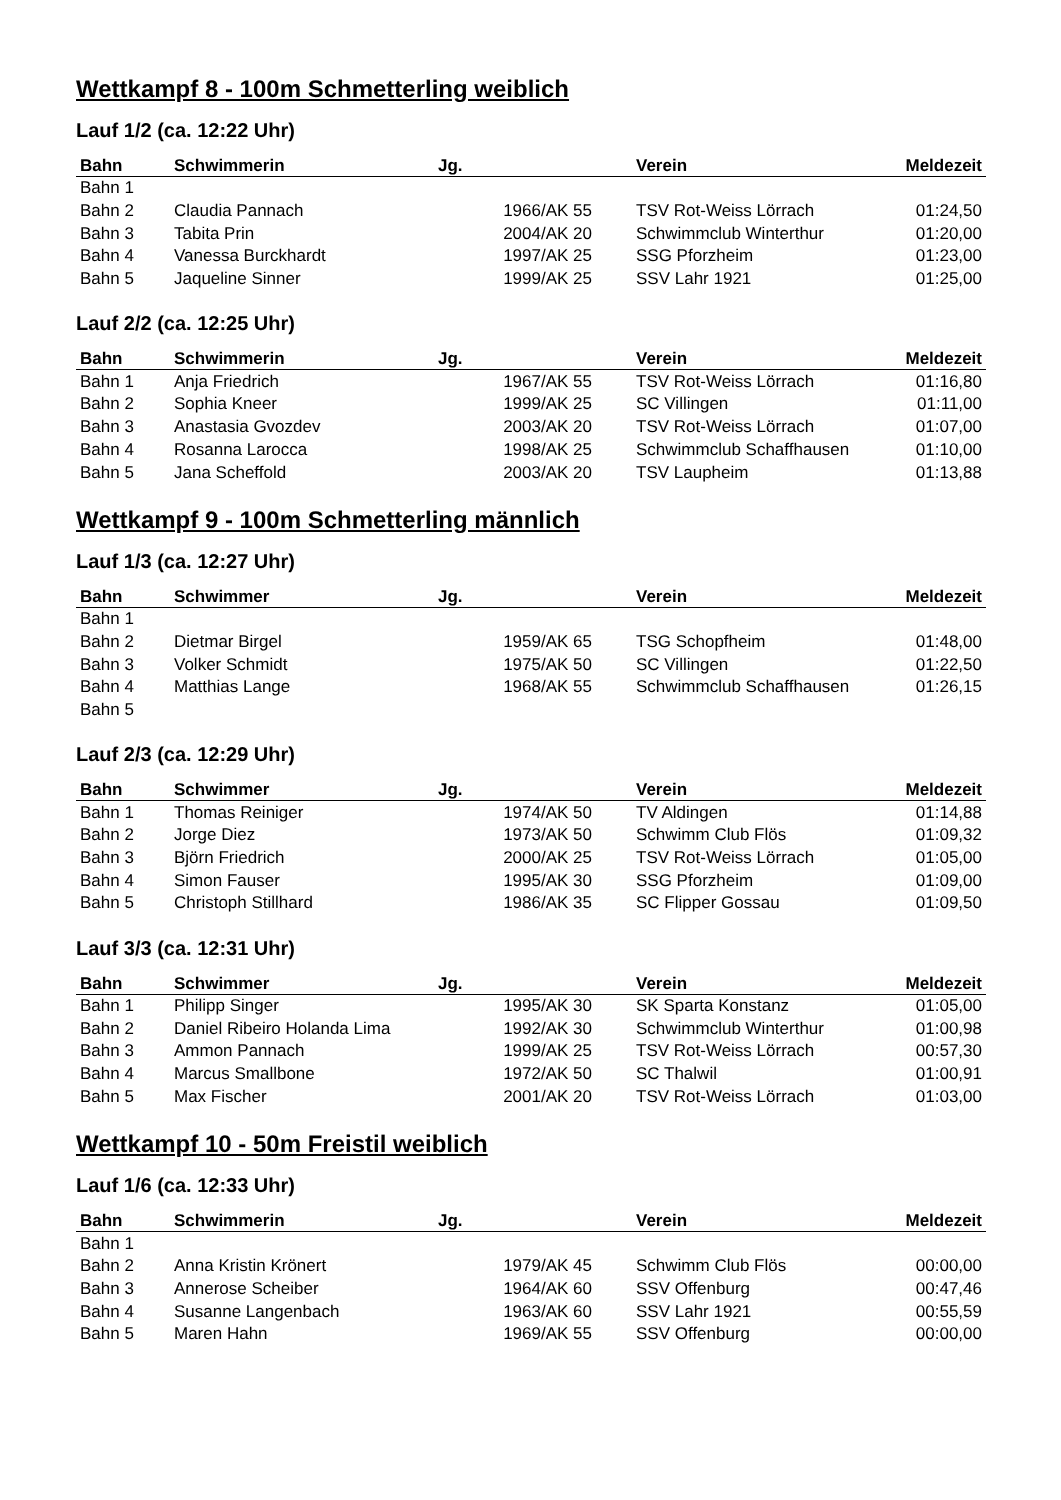Wettkampf 8 - 100m Schmetterling weiblich
Lauf 1/2 (ca. 12:22 Uhr)
| Bahn | Schwimmerin | Jg. | Verein | Meldezeit |
| --- | --- | --- | --- | --- |
| Bahn 1 | | | | |
| Bahn 2 | Claudia Pannach | 1966/AK 55 | TSV Rot-Weiss Lörrach | 01:24,50 |
| Bahn 3 | Tabita Prin | 2004/AK 20 | Schwimmclub Winterthur | 01:20,00 |
| Bahn 4 | Vanessa Burckhardt | 1997/AK 25 | SSG Pforzheim | 01:23,00 |
| Bahn 5 | Jaqueline Sinner | 1999/AK 25 | SSV Lahr 1921 | 01:25,00 |
Lauf 2/2 (ca. 12:25 Uhr)
| Bahn | Schwimmerin | Jg. | Verein | Meldezeit |
| --- | --- | --- | --- | --- |
| Bahn 1 | Anja Friedrich | 1967/AK 55 | TSV Rot-Weiss Lörrach | 01:16,80 |
| Bahn 2 | Sophia Kneer | 1999/AK 25 | SC Villingen | 01:11,00 |
| Bahn 3 | Anastasia Gvozdev | 2003/AK 20 | TSV Rot-Weiss Lörrach | 01:07,00 |
| Bahn 4 | Rosanna Larocca | 1998/AK 25 | Schwimmclub Schaffhausen | 01:10,00 |
| Bahn 5 | Jana Scheffold | 2003/AK 20 | TSV Laupheim | 01:13,88 |
Wettkampf 9 - 100m Schmetterling männlich
Lauf 1/3 (ca. 12:27 Uhr)
| Bahn | Schwimmer | Jg. | Verein | Meldezeit |
| --- | --- | --- | --- | --- |
| Bahn 1 | | | | |
| Bahn 2 | Dietmar Birgel | 1959/AK 65 | TSG Schopfheim | 01:48,00 |
| Bahn 3 | Volker Schmidt | 1975/AK 50 | SC Villingen | 01:22,50 |
| Bahn 4 | Matthias Lange | 1968/AK 55 | Schwimmclub Schaffhausen | 01:26,15 |
| Bahn 5 | | | | |
Lauf 2/3 (ca. 12:29 Uhr)
| Bahn | Schwimmer | Jg. | Verein | Meldezeit |
| --- | --- | --- | --- | --- |
| Bahn 1 | Thomas Reiniger | 1974/AK 50 | TV Aldingen | 01:14,88 |
| Bahn 2 | Jorge Diez | 1973/AK 50 | Schwimm Club Flös | 01:09,32 |
| Bahn 3 | Björn Friedrich | 2000/AK 25 | TSV Rot-Weiss Lörrach | 01:05,00 |
| Bahn 4 | Simon Fauser | 1995/AK 30 | SSG Pforzheim | 01:09,00 |
| Bahn 5 | Christoph Stillhard | 1986/AK 35 | SC Flipper Gossau | 01:09,50 |
Lauf 3/3 (ca. 12:31 Uhr)
| Bahn | Schwimmer | Jg. | Verein | Meldezeit |
| --- | --- | --- | --- | --- |
| Bahn 1 | Philipp Singer | 1995/AK 30 | SK Sparta Konstanz | 01:05,00 |
| Bahn 2 | Daniel Ribeiro Holanda Lima | 1992/AK 30 | Schwimmclub Winterthur | 01:00,98 |
| Bahn 3 | Ammon Pannach | 1999/AK 25 | TSV Rot-Weiss Lörrach | 00:57,30 |
| Bahn 4 | Marcus Smallbone | 1972/AK 50 | SC Thalwil | 01:00,91 |
| Bahn 5 | Max Fischer | 2001/AK 20 | TSV Rot-Weiss Lörrach | 01:03,00 |
Wettkampf 10 - 50m Freistil weiblich
Lauf 1/6 (ca. 12:33 Uhr)
| Bahn | Schwimmerin | Jg. | Verein | Meldezeit |
| --- | --- | --- | --- | --- |
| Bahn 1 | | | | |
| Bahn 2 | Anna Kristin Krönert | 1979/AK 45 | Schwimm Club Flös | 00:00,00 |
| Bahn 3 | Annerose Scheiber | 1964/AK 60 | SSV Offenburg | 00:47,46 |
| Bahn 4 | Susanne Langenbach | 1963/AK 60 | SSV Lahr 1921 | 00:55,59 |
| Bahn 5 | Maren Hahn | 1969/AK 55 | SSV Offenburg | 00:00,00 |